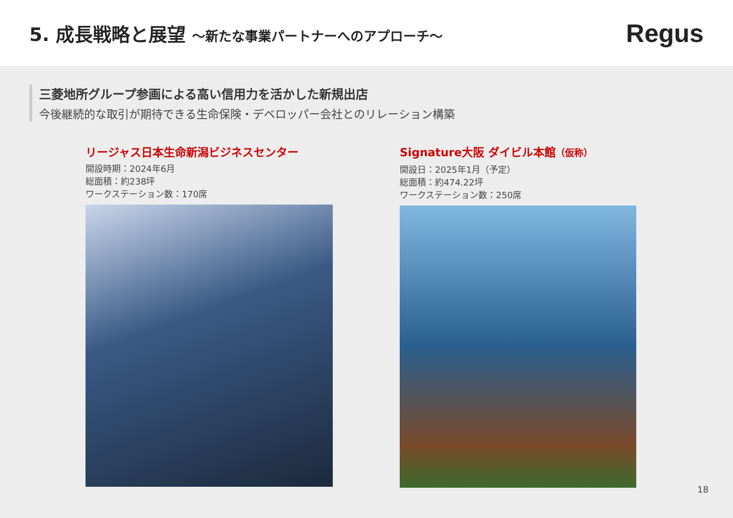5. 成長戦略と展望 ～新たな事業パートナーへのアプローチ～
Regus
三菱地所グループ参画による高い信用力を活かした新規出店
今後継続的な取引が期待できる生命保険・デベロッパー会社とのリレーション構築
リージャス日本生命新潟ビジネスセンター
開設時期：2024年6月
総面積：約238坪
ワークステーション数：170席
Signature大阪 ダイビル本館（仮称）
開設日：2025年1月（予定）
総面積：約474.22坪
ワークステーション数：250席
18